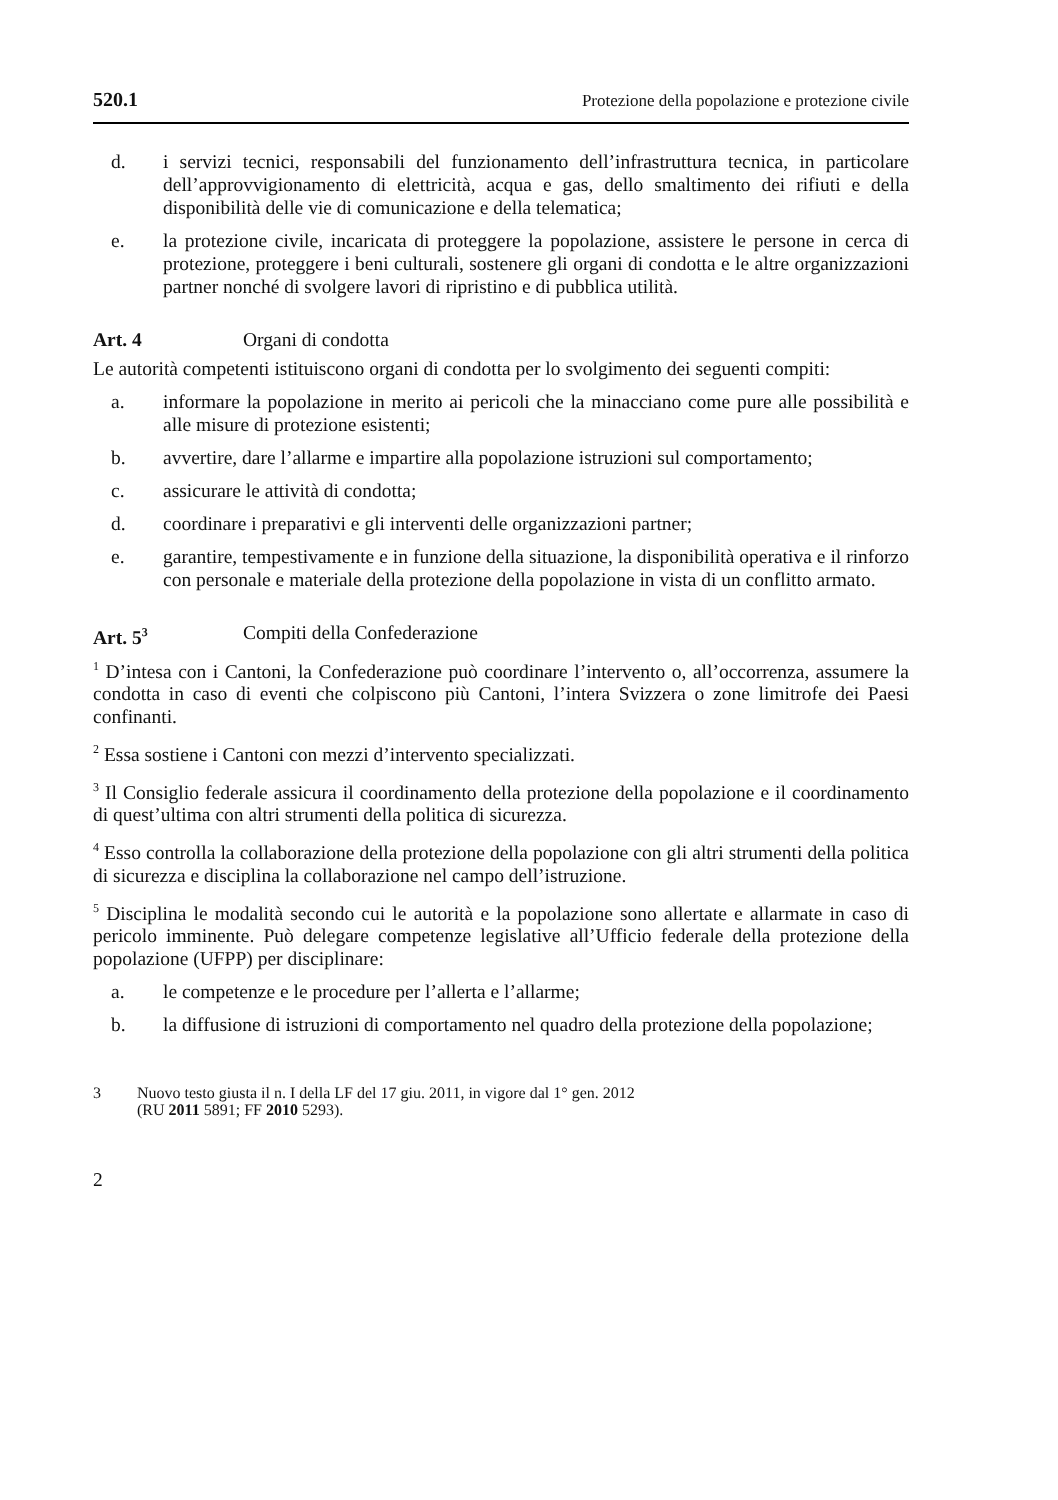520.1 Protezione della popolazione e protezione civile
d. i servizi tecnici, responsabili del funzionamento dell’infrastruttura tecnica, in particolare dell’approvvigionamento di elettricità, acqua e gas, dello smaltimento dei rifiuti e della disponibilità delle vie di comunicazione e della telematica;
e. la protezione civile, incaricata di proteggere la popolazione, assistere le persone in cerca di protezione, proteggere i beni culturali, sostenere gli organi di condotta e le altre organizzazioni partner nonché di svolgere lavori di ripristino e di pubblica utilità.
Art. 4 Organi di condotta
Le autorità competenti istituiscono organi di condotta per lo svolgimento dei seguenti compiti:
a. informare la popolazione in merito ai pericoli che la minacciano come pure alle possibilità e alle misure di protezione esistenti;
b. avvertire, dare l’allarme e impartire alla popolazione istruzioni sul comportamento;
c. assicurare le attività di condotta;
d. coordinare i preparativi e gli interventi delle organizzazioni partner;
e. garantire, tempestivamente e in funzione della situazione, la disponibilità operativa e il rinforzo con personale e materiale della protezione della popolazione in vista di un conflitto armato.
Art. 5<sup>3</sup> Compiti della Confederazione
<sup>1</sup> D’intesa con i Cantoni, la Confederazione può coordinare l’intervento o, all’occorrenza, assumere la condotta in caso di eventi che colpiscono più Cantoni, l’intera Svizzera o zone limitrofe dei Paesi confinanti.
<sup>2</sup> Essa sostiene i Cantoni con mezzi d’intervento specializzati.
<sup>3</sup> Il Consiglio federale assicura il coordinamento della protezione della popolazione e il coordinamento di quest’ultima con altri strumenti della politica di sicurezza.
<sup>4</sup> Esso controlla la collaborazione della protezione della popolazione con gli altri strumenti della politica di sicurezza e disciplina la collaborazione nel campo dell’istruzione.
<sup>5</sup> Disciplina le modalità secondo cui le autorità e la popolazione sono allertate e allarmate in caso di pericolo imminente. Può delegare competenze legislative all’Ufficio federale della protezione della popolazione (UFPP) per disciplinare:
a. le competenze e le procedure per l’allerta e l’allarme;
b. la diffusione di istruzioni di comportamento nel quadro della protezione della popolazione;
3 Nuovo testo giusta il n. I della LF del 17 giu. 2011, in vigore dal 1° gen. 2012
(RU 2011 5891; FF 2010 5293).
2